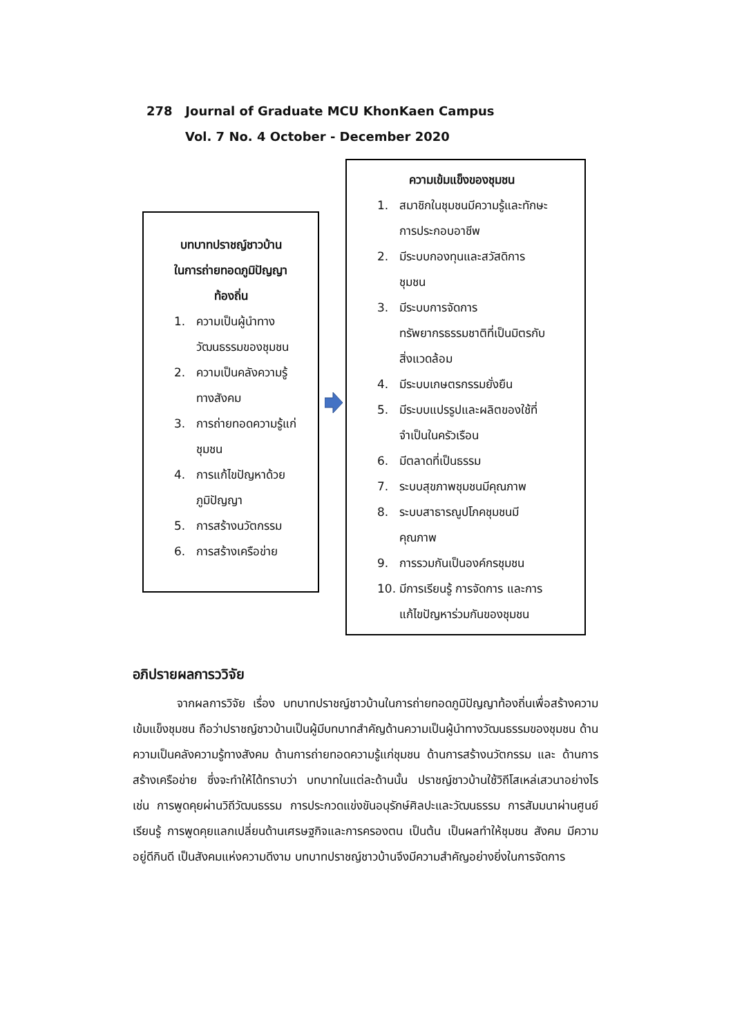278 Journal of Graduate MCU KhonKaen Campus
Vol. 7 No. 4 October - December 2020
บทบาทปราชญ์ชาวบ้าน
ในการถ่ายทอดภูมิปัญญา
ท้องถิ่น
1. ความเป็นผู้นำทาง
วัฒนธรรมของชุมชน
2. ความเป็นคลังความรู้
ทางสังคม
3. การถ่ายทอดความรู้แก่
ชุมชน
4. การแก้ไขปัญหาด้วย
ภูมิปัญญา
5. การสร้างนวัตกรรม
6. การสร้างเครือข่าย
ความเข้มแข็งของชุมชน
1. สมาชิกในชุมชนมีความรู้และทักษะ
การประกอบอาชีพ
2. มีระบบกองทุนและสวัสดิการ
ชุมชน
3. มีระบบการจัดการ
ทรัพยากรธรรมชาติที่เป็นมิตรกับ
สิ่งแวดล้อม
4. มีระบบเกษตรกรรมยั่งยืน
5. มีระบบแปรรูปและผลิตของใช้ที่
จำเป็นในครัวเรือน
6. มีตลาดที่เป็นธรรม
7. ระบบสุขภาพชุมชนมีคุณภาพ
8. ระบบสาธารณูปโภคชุมชนมี
คุณภาพ
9. การรวมกันเป็นองค์กรชุมชน
10. มีการเรียนรู้ การจัดการ และการ
แก้ไขปัญหาร่วมกันของชุมชน
อภิปรายผลการววิจัย
จากผลการวิจัย เรื่อง บทบาทปราชญ์ชาวบ้านในการถ่ายทอดภูมิปัญญาท้องถิ่นเพื่อสร้างความเข้มแข็งชุมชน ถือว่าปราชญ์ชาวบ้านเป็นผู้มีบทบาทสำคัญด้านความเป็นผู้นำทางวัฒนธรรมของชุมชน ด้านความเป็นคลังความรู้ทางสังคม ด้านการถ่ายทอดความรู้แก่ชุมชน ด้านการสร้างนวัตกรรม และ ด้านการสร้างเครือข่าย ซึ่งจะทำให้ได้ทราบว่า บทบาทในแต่ละด้านนั้น ปราชญ์ชาวบ้านใช้วิถีโสเหล่เสวนาอย่างไร เช่น การพูดคุยผ่านวิถีวัฒนธรรม การประกวดแข่งขันอนุรักษ์ศิลปะและวัฒนธรรม การสัมมนาผ่านศูนย์เรียนรู้ การพูดคุยแลกเปลี่ยนด้านเศรษฐกิจและการครองตน เป็นต้น เป็นผลทำให้ชุมชน สังคม มีความอยู่ดีกินดี เป็นสังคมแห่งความดีงาม บทบาทปราชญ์ชาวบ้านจึงมีความสำคัญอย่างยิ่งในการจัดการ